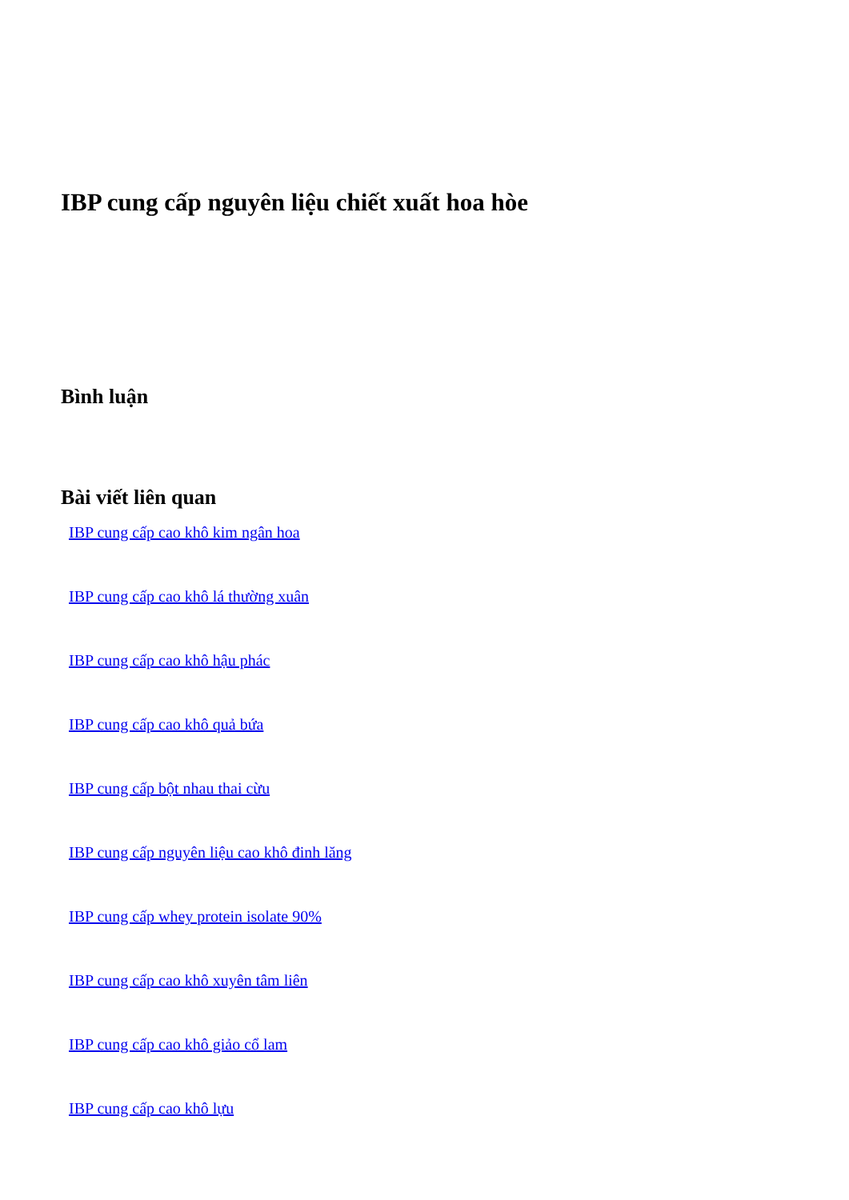IBP cung cấp nguyên liệu chiết xuất hoa hòe
Bình luận
Bài viết liên quan
IBP cung cấp cao khô kim ngân hoa
IBP cung cấp cao khô lá thường xuân
IBP cung cấp cao khô hậu phác
IBP cung cấp cao khô quả bứa
IBP cung cấp bột nhau thai cừu
IBP cung cấp nguyên liệu cao khô đinh lăng
IBP cung cấp whey protein isolate 90%
IBP cung cấp cao khô xuyên tâm liên
IBP cung cấp cao khô giảo cổ lam
IBP cung cấp cao khô lựu